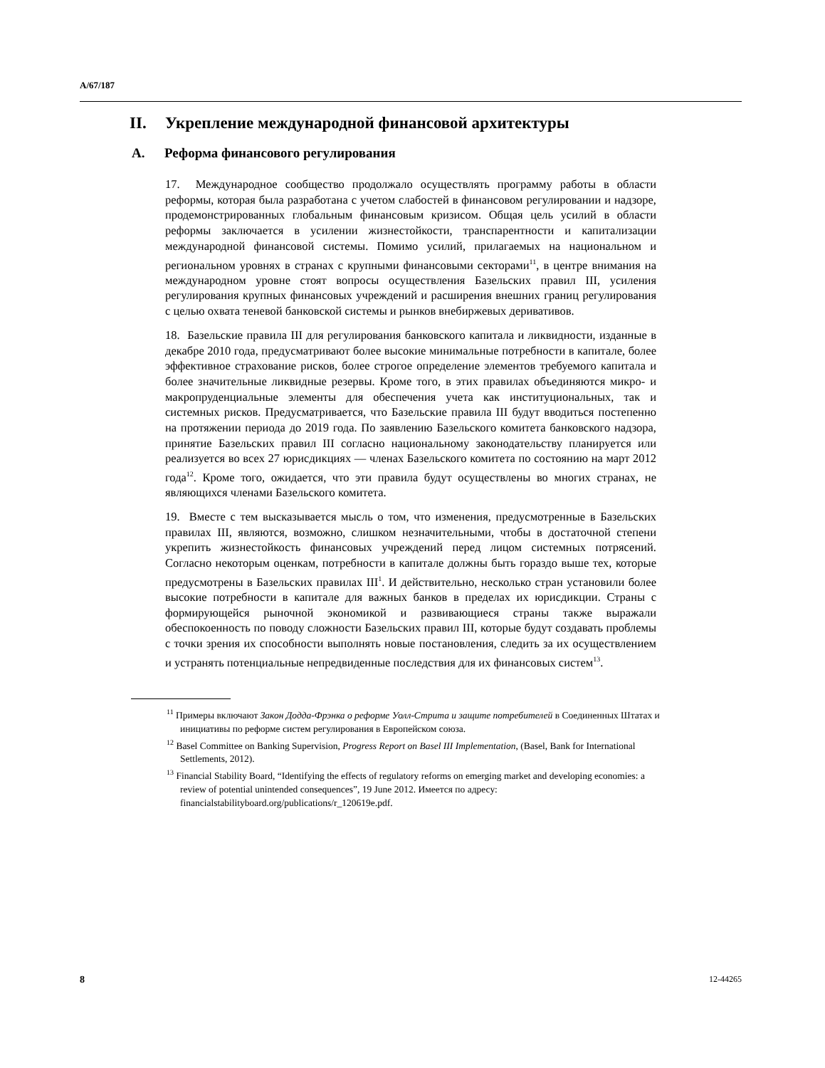A/67/187
II. Укрепление международной финансовой архитектуры
A. Реформа финансового регулирования
17. Международное сообщество продолжало осуществлять программу работы в области реформы, которая была разработана с учетом слабостей в финансовом регулировании и надзоре, продемонстрированных глобальным финансовым кризисом. Общая цель усилий в области реформы заключается в усилении жизнестойкости, транспарентности и капитализации международной финансовой системы. Помимо усилий, прилагаемых на национальном и региональном уровнях в странах с крупными финансовыми секторами<sup>11</sup>, в центре внимания на международном уровне стоят вопросы осуществления Базельских правил III, усиления регулирования крупных финансовых учреждений и расширения внешних границ регулирования с целью охвата теневой банковской системы и рынков внебиржевых деривативов.
18. Базельские правила III для регулирования банковского капитала и ликвидности, изданные в декабре 2010 года, предусматривают более высокие минимальные потребности в капитале, более эффективное страхование рисков, более строгое определение элементов требуемого капитала и более значительные ликвидные резервы. Кроме того, в этих правилах объединяются микро- и макропруденциальные элементы для обеспечения учета как институциональных, так и системных рисков. Предусматривается, что Базельские правила III будут вводиться постепенно на протяжении периода до 2019 года. По заявлению Базельского комитета банковского надзора, принятие Базельских правил III согласно национальному законодательству планируется или реализуется во всех 27 юрисдикциях — членах Базельского комитета по состоянию на март 2012 года<sup>12</sup>. Кроме того, ожидается, что эти правила будут осуществлены во многих странах, не являющихся членами Базельского комитета.
19. Вместе с тем высказывается мысль о том, что изменения, предусмотренные в Базельских правилах III, являются, возможно, слишком незначительными, чтобы в достаточной степени укрепить жизнестойкость финансовых учреждений перед лицом системных потрясений. Согласно некоторым оценкам, потребности в капитале должны быть гораздо выше тех, которые предусмотрены в Базельских правилах III<sup>1</sup>. И действительно, несколько стран установили более высокие потребности в капитале для важных банков в пределах их юрисдикции. Страны с формирующейся рыночной экономикой и развивающиеся страны также выражали обеспокоенность по поводу сложности Базельских правил III, которые будут создавать проблемы с точки зрения их способности выполнять новые постановления, следить за их осуществлением и устранять потенциальные непредвиденные последствия для их финансовых систем<sup>13</sup>.
<sup>11</sup> Примеры включают Закон Додда-Фрэнка о реформе Уолл-Стрита и защите потребителей в Соединенных Штатах и инициативы по реформе систем регулирования в Европейском союза.
<sup>12</sup> Basel Committee on Banking Supervision, Progress Report on Basel III Implementation, (Basel, Bank for International Settlements, 2012).
<sup>13</sup> Financial Stability Board, “Identifying the effects of regulatory reforms on emerging market and developing economies: a review of potential unintended consequences”, 19 June 2012. Имеется по адресу: financialstabilityboard.org/publications/r_120619e.pdf.
8 12-44265